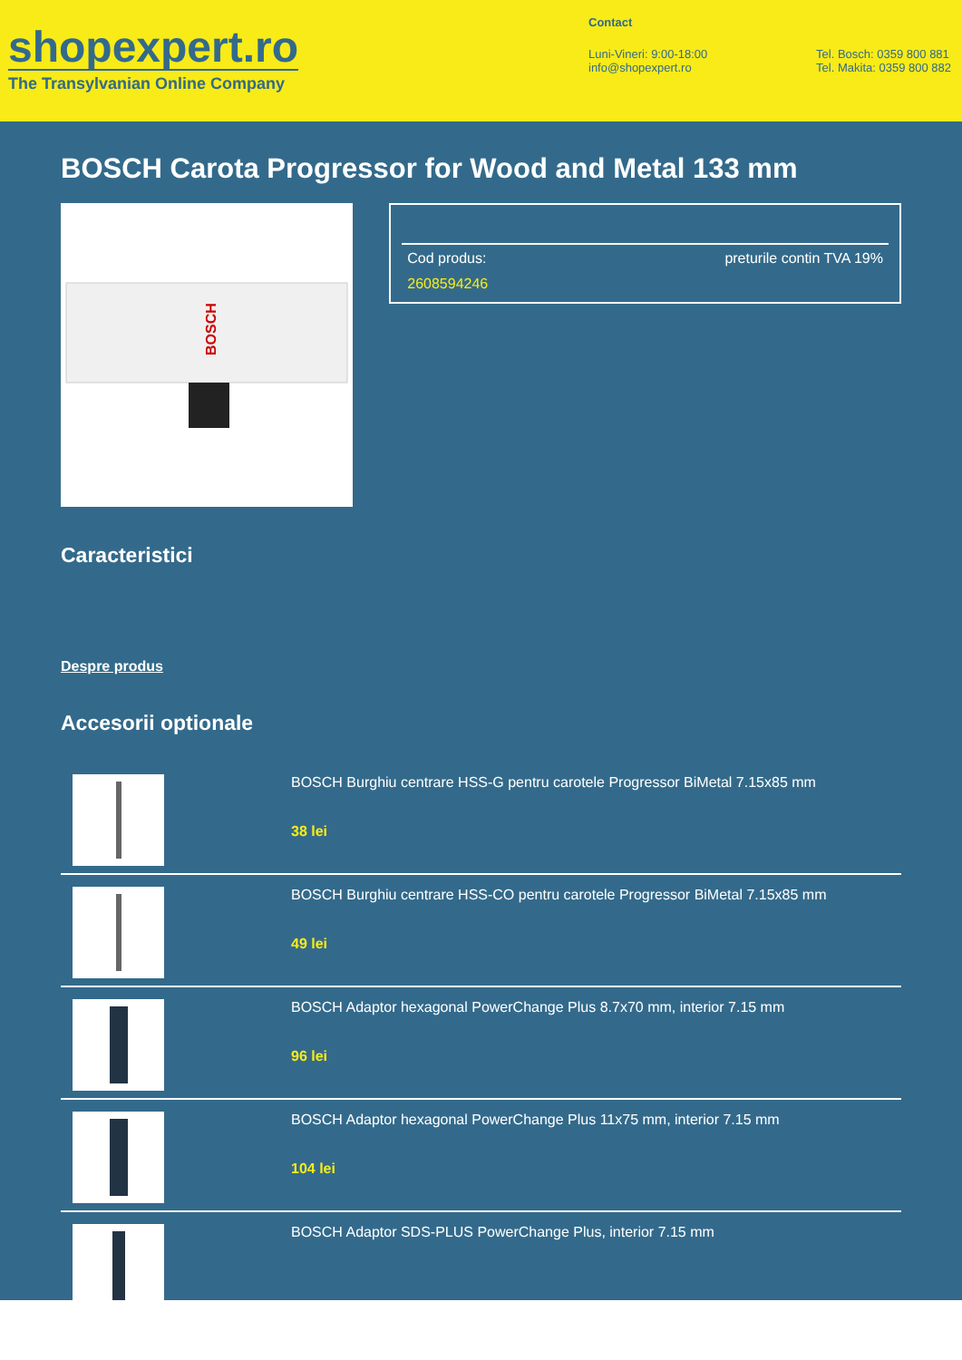shopexpert.ro
The Transylvanian Online Company
Contact
Luni-Vineri: 9:00-18:00
info@shopexpert.ro
Tel. Bosch: 0359 800 881
Tel. Makita: 0359 800 882
BOSCH Carota Progressor for Wood and Metal 133 mm
BOSCH
Cod produs: preturile contin TVA 19%
2608594246
Caracteristici
Despre produs
Accesorii optionale
BOSCH Burghiu centrare HSS-G pentru carotele Progressor BiMetal 7.15x85 mm
38 lei
BOSCH Burghiu centrare HSS-CO pentru carotele Progressor BiMetal 7.15x85 mm
49 lei
BOSCH Adaptor hexagonal PowerChange Plus 8.7x70 mm, interior 7.15 mm
96 lei
BOSCH Adaptor hexagonal PowerChange Plus 11x75 mm, interior 7.15 mm
104 lei
BOSCH Adaptor SDS-PLUS PowerChange Plus, interior 7.15 mm